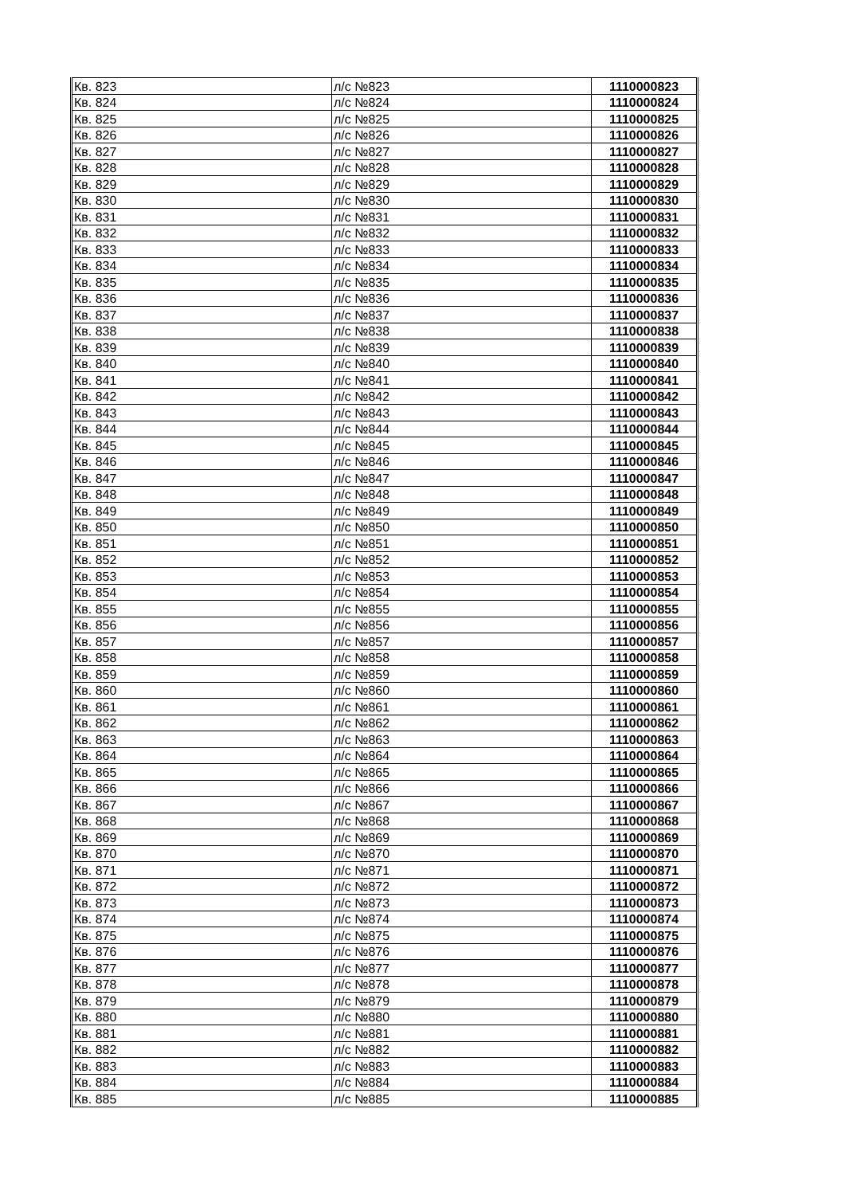| Кв. 823 | л/с №823 | 1110000823 |
| Кв. 824 | л/с №824 | 1110000824 |
| Кв. 825 | л/с №825 | 1110000825 |
| Кв. 826 | л/с №826 | 1110000826 |
| Кв. 827 | л/с №827 | 1110000827 |
| Кв. 828 | л/с №828 | 1110000828 |
| Кв. 829 | л/с №829 | 1110000829 |
| Кв. 830 | л/с №830 | 1110000830 |
| Кв. 831 | л/с №831 | 1110000831 |
| Кв. 832 | л/с №832 | 1110000832 |
| Кв. 833 | л/с №833 | 1110000833 |
| Кв. 834 | л/с №834 | 1110000834 |
| Кв. 835 | л/с №835 | 1110000835 |
| Кв. 836 | л/с №836 | 1110000836 |
| Кв. 837 | л/с №837 | 1110000837 |
| Кв. 838 | л/с №838 | 1110000838 |
| Кв. 839 | л/с №839 | 1110000839 |
| Кв. 840 | л/с №840 | 1110000840 |
| Кв. 841 | л/с №841 | 1110000841 |
| Кв. 842 | л/с №842 | 1110000842 |
| Кв. 843 | л/с №843 | 1110000843 |
| Кв. 844 | л/с №844 | 1110000844 |
| Кв. 845 | л/с №845 | 1110000845 |
| Кв. 846 | л/с №846 | 1110000846 |
| Кв. 847 | л/с №847 | 1110000847 |
| Кв. 848 | л/с №848 | 1110000848 |
| Кв. 849 | л/с №849 | 1110000849 |
| Кв. 850 | л/с №850 | 1110000850 |
| Кв. 851 | л/с №851 | 1110000851 |
| Кв. 852 | л/с №852 | 1110000852 |
| Кв. 853 | л/с №853 | 1110000853 |
| Кв. 854 | л/с №854 | 1110000854 |
| Кв. 855 | л/с №855 | 1110000855 |
| Кв. 856 | л/с №856 | 1110000856 |
| Кв. 857 | л/с №857 | 1110000857 |
| Кв. 858 | л/с №858 | 1110000858 |
| Кв. 859 | л/с №859 | 1110000859 |
| Кв. 860 | л/с №860 | 1110000860 |
| Кв. 861 | л/с №861 | 1110000861 |
| Кв. 862 | л/с №862 | 1110000862 |
| Кв. 863 | л/с №863 | 1110000863 |
| Кв. 864 | л/с №864 | 1110000864 |
| Кв. 865 | л/с №865 | 1110000865 |
| Кв. 866 | л/с №866 | 1110000866 |
| Кв. 867 | л/с №867 | 1110000867 |
| Кв. 868 | л/с №868 | 1110000868 |
| Кв. 869 | л/с №869 | 1110000869 |
| Кв. 870 | л/с №870 | 1110000870 |
| Кв. 871 | л/с №871 | 1110000871 |
| Кв. 872 | л/с №872 | 1110000872 |
| Кв. 873 | л/с №873 | 1110000873 |
| Кв. 874 | л/с №874 | 1110000874 |
| Кв. 875 | л/с №875 | 1110000875 |
| Кв. 876 | л/с №876 | 1110000876 |
| Кв. 877 | л/с №877 | 1110000877 |
| Кв. 878 | л/с №878 | 1110000878 |
| Кв. 879 | л/с №879 | 1110000879 |
| Кв. 880 | л/с №880 | 1110000880 |
| Кв. 881 | л/с №881 | 1110000881 |
| Кв. 882 | л/с №882 | 1110000882 |
| Кв. 883 | л/с №883 | 1110000883 |
| Кв. 884 | л/с №884 | 1110000884 |
| Кв. 885 | л/с №885 | 1110000885 |